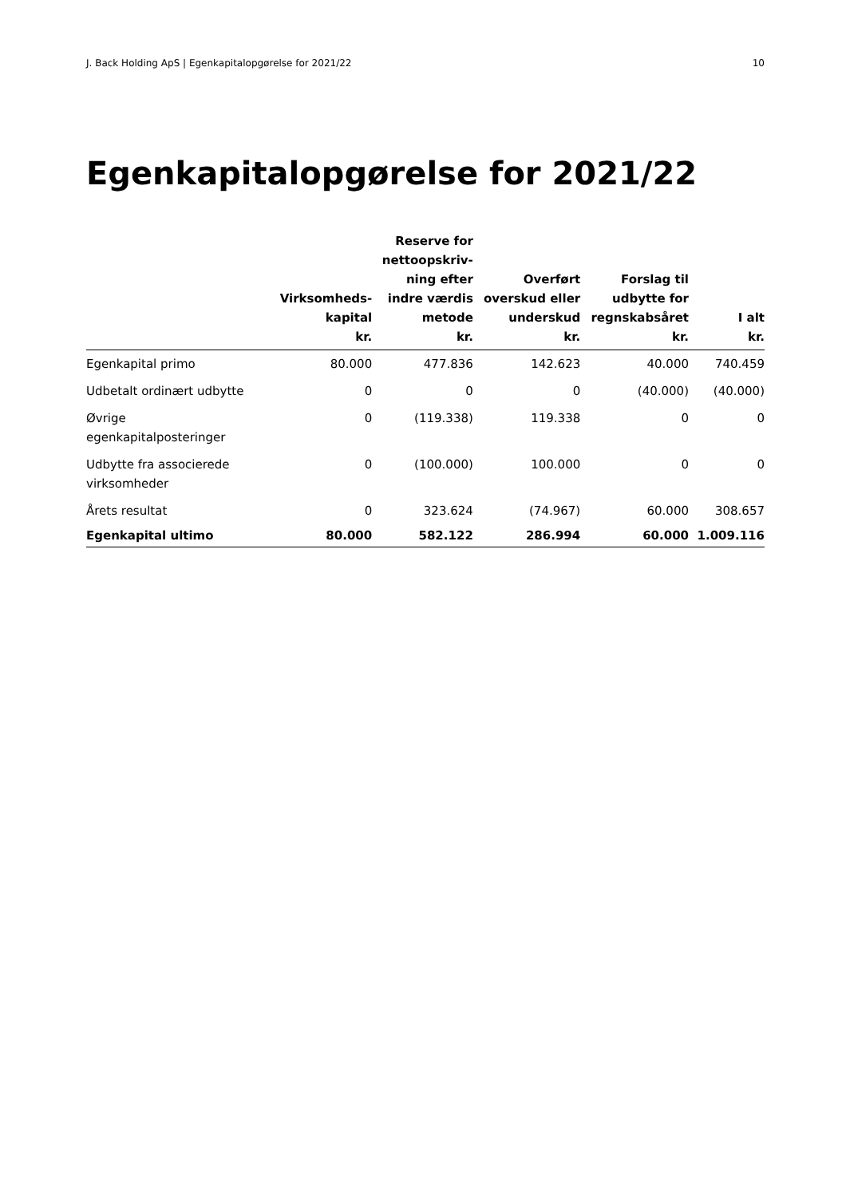J. Back Holding ApS | Egenkapitalopgørelse for 2021/22 10
Egenkapitalopgørelse for 2021/22
| | Virksomheds- kapital kr. | Reserve for nettoopskriv- ning efter indre værdis metode kr. | Overført overskud eller underskud kr. | Forslag til udbytte for regnskabsåret kr. | I alt kr. |
| --- | --- | --- | --- | --- | --- |
| Egenkapital primo | 80.000 | 477.836 | 142.623 | 40.000 | 740.459 |
| Udbetalt ordinært udbytte | 0 | 0 | 0 | (40.000) | (40.000) |
| Øvrige egenkapitalposteringer | 0 | (119.338) | 119.338 | 0 | 0 |
| Udbytte fra associerede virksomheder | 0 | (100.000) | 100.000 | 0 | 0 |
| Årets resultat | 0 | 323.624 | (74.967) | 60.000 | 308.657 |
| Egenkapital ultimo | 80.000 | 582.122 | 286.994 | 60.000 | 1.009.116 |